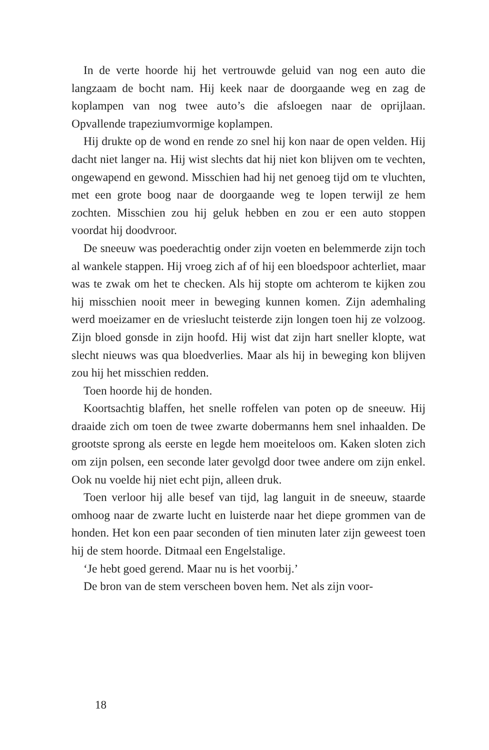In de verte hoorde hij het vertrouwde geluid van nog een auto die langzaam de bocht nam. Hij keek naar de doorgaande weg en zag de koplampen van nog twee auto’s die afsloegen naar de oprijlaan. Opvallende trapeziumvormige koplampen.
Hij drukte op de wond en rende zo snel hij kon naar de open velden. Hij dacht niet langer na. Hij wist slechts dat hij niet kon blijven om te vechten, ongewapend en gewond. Misschien had hij net genoeg tijd om te vluchten, met een grote boog naar de doorgaande weg te lopen terwijl ze hem zochten. Misschien zou hij geluk hebben en zou er een auto stoppen voordat hij doodvroor.
De sneeuw was poederachtig onder zijn voeten en belemmerde zijn toch al wankele stappen. Hij vroeg zich af of hij een bloedspoor achterliet, maar was te zwak om het te checken. Als hij stopte om achterom te kijken zou hij misschien nooit meer in beweging kunnen komen. Zijn ademhaling werd moeizamer en de vrieslucht teisterde zijn longen toen hij ze volzoog. Zijn bloed gonsde in zijn hoofd. Hij wist dat zijn hart sneller klopte, wat slecht nieuws was qua bloedverlies. Maar als hij in beweging kon blijven zou hij het misschien redden.
Toen hoorde hij de honden.
Koortsachtig blaffen, het snelle roffelen van poten op de sneeuw. Hij draaide zich om toen de twee zwarte dobermanns hem snel inhaalden. De grootste sprong als eerste en legde hem moeiteloos om. Kaken sloten zich om zijn polsen, een seconde later gevolgd door twee andere om zijn enkel. Ook nu voelde hij niet echt pijn, alleen druk.
Toen verloor hij alle besef van tijd, lag languit in de sneeuw, staarde omhoog naar de zwarte lucht en luisterde naar het diepe grommen van de honden. Het kon een paar seconden of tien minuten later zijn geweest toen hij de stem hoorde. Ditmaal een Engelstalige.
‘Je hebt goed gerend. Maar nu is het voorbij.’
De bron van de stem verscheen boven hem. Net als zijn voor-
18